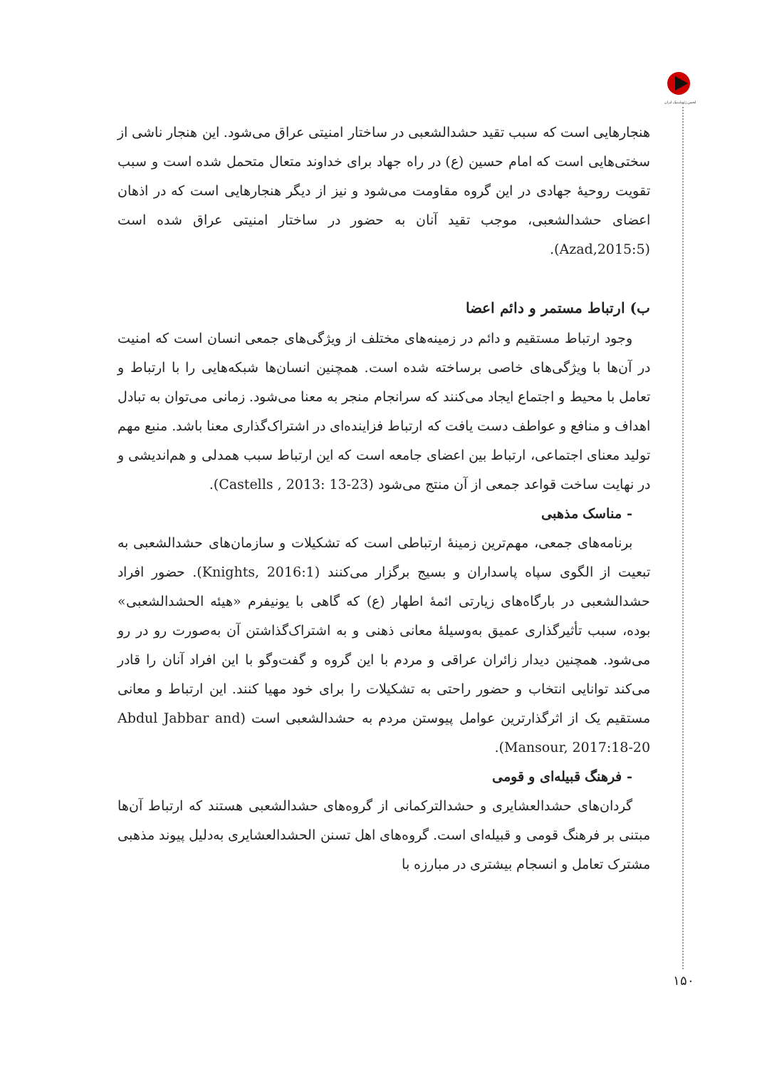انجمن ژئوپلیتیک ایران
هنجارهایی است که سبب تقید حشدالشعبی در ساختار امنیتی عراق می‌شود. این هنجار ناشی از سختی‌هایی است که امام حسین (ع) در راه جهاد برای خداوند متعال متحمل شده است و سبب تقویت روحیهٔ جهادی در این گروه مقاومت می‌شود و نیز از دیگر هنجارهایی است که در اذهان اعضای حشدالشعبی، موجب تقید آنان به حضور در ساختار امنیتی عراق شده است (Azad,2015:5).
ب) ارتباط مستمر و دائم اعضا
وجود ارتباط مستقیم و دائم در زمینه‌های مختلف از ویژگی‌های جمعی انسان است که امنیت در آن‌ها با ویژگی‌های خاصی برساخته شده است. همچنین انسان‌ها شبکه‌هایی را با ارتباط و تعامل با محیط و اجتماع ایجاد می‌کنند که سرانجام منجر به معنا می‌شود. زمانی می‌توان به تبادل اهداف و منافع و عواطف دست یافت که ارتباط فزاینده‌ای در اشتراک‌گذاری معنا باشد. منبع مهم تولید معنای اجتماعی، ارتباط بین اعضای جامعه است که این ارتباط سبب همدلی و هم‌اندیشی و در نهایت ساخت قواعد جمعی از آن منتج می‌شود (Castells , 2013: 13-23).
- مناسک مذهبی
برنامه‌های جمعی، مهم‌ترین زمینهٔ ارتباطی است که تشکیلات و سازمان‌های حشدالشعبی به تبعیت از الگوی سپاه پاسداران و بسیج برگزار می‌کنند (Knights, 2016:1). حضور افراد حشدالشعبی در بارگاه‌های زیارتی ائمهٔ اطهار (ع) که گاهی با یونیفرم «هیئه الحشدالشعبی» بوده، سبب تأثیرگذاری عمیق به‌وسیلهٔ معانی ذهنی و به اشتراک‌گذاشتن آن به‌صورت رو در رو می‌شود. همچنین دیدار زائران عراقی و مردم با این گروه و گفت‌وگو با این افراد آنان را قادر می‌کند توانایی انتخاب و حضور راحتی به تشکیلات را برای خود مهیا کنند. این ارتباط و معانی مستقیم یک از اثرگذارترین عوامل پیوستن مردم به حشدالشعبی است (Abdul Jabbar and Mansour, 2017:18-20).
- فرهنگ قبیله‌ای و قومی
گردان‌های حشدالعشایری و حشدالترکمانی از گروه‌های حشدالشعبی هستند که ارتباط آن‌ها مبتنی بر فرهنگ قومی و قبیله‌ای است. گروه‌های اهل تسنن الحشدالعشایری به‌دلیل پیوند مذهبی مشترک تعامل و انسجام بیشتری در مبارزه با
۱۵۰